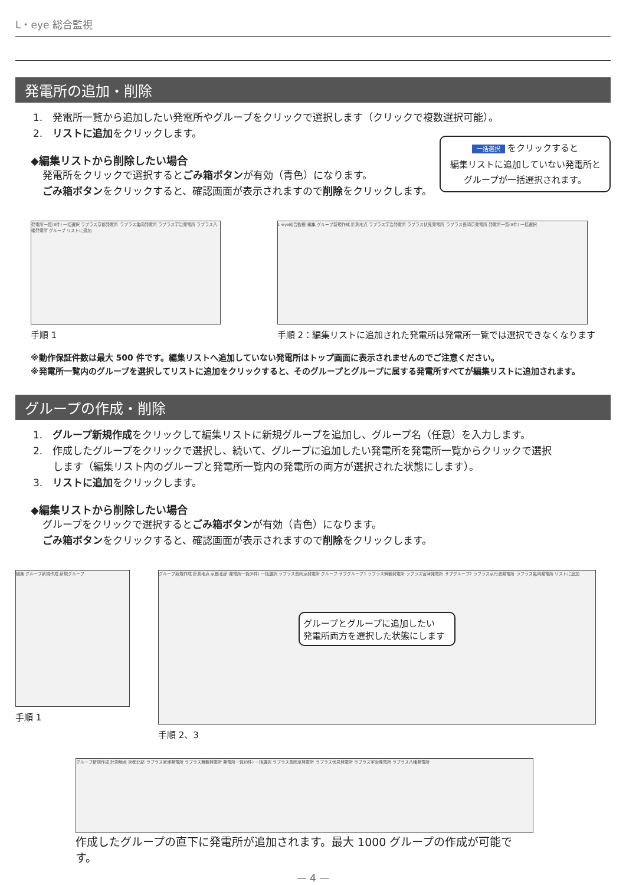L・eye 総合監視
発電所の追加・削除
1.　発電所一覧から追加したい発電所やグループをクリックで選択します（クリックで複数選択可能）。
2.　リストに追加をクリックします。
一括選択 をクリックすると
編集リストに追加していない発電所と
グループが一括選択されます。
◆編集リストから削除したい場合
発電所をクリックで選択するとごみ箱ボタンが有効（青色）になります。
ごみ箱ボタンをクリックすると、確認画面が表示されますので削除をクリックします。
発電所一覧(8件) 一括選択 ラプラス京都発電所 ラプラス亀岡発電所 ラプラス宇治発電所 ラプラス八幡発電所 グループ リストに追加
手順 1
L･eye総合監視 編集 グループ新規作成 計測地点 ラプラス宇治発電所 ラプラス伏見発電所 ラプラス長岡京発電所 発電所一覧(8件) 一括選択
手順 2：編集リストに追加された発電所は発電所一覧では選択できなくなります
※動作保証件数は最大 500 件です。編集リストへ追加していない発電所はトップ画面に表示されませんのでご注意ください。
※発電所一覧内のグループを選択してリストに追加をクリックすると、そのグループとグループに属する発電所すべてが編集リストに追加されます。
グループの作成・削除
1.　グループ新規作成をクリックして編集リストに新規グループを追加し、グループ名（任意）を入力します。
2.　作成したグループをクリックで選択し、続いて、グループに追加したい発電所を発電所一覧からクリックで選択
　　します（編集リスト内のグループと発電所一覧内の発電所の両方が選択された状態にします）。
3.　リストに追加をクリックします。
◆編集リストから削除したい場合
グループをクリックで選択するとごみ箱ボタンが有効（青色）になります。
ごみ箱ボタンをクリックすると、確認画面が表示されますので削除をクリックします。
編集 グループ新規作成 新規グループ
手順 1
グループ新規作成 計測地点 京都北部 発電所一覧(8件) 一括選択 ラプラス長岡京発電所 グループ サブグループ1 ラプラス舞鶴発電所 ラプラス宮津発電所 サブグループ2 ラプラス京丹波発電所 ラプラス亀岡発電所 リストに追加
グループとグループに追加したい
発電所両方を選択した状態にします
手順 2、3
グループ新規作成 計測地点 京都北部 ラプラス宮津発電所 ラプラス舞鶴発電所 発電所一覧(8件) 一括選択 ラプラス長岡京発電所 ラプラス伏見発電所 ラプラス宇治発電所 ラプラス八幡発電所
作成したグループの直下に発電所が追加されます。最大 1000 グループの作成が可能です。
— 4 —